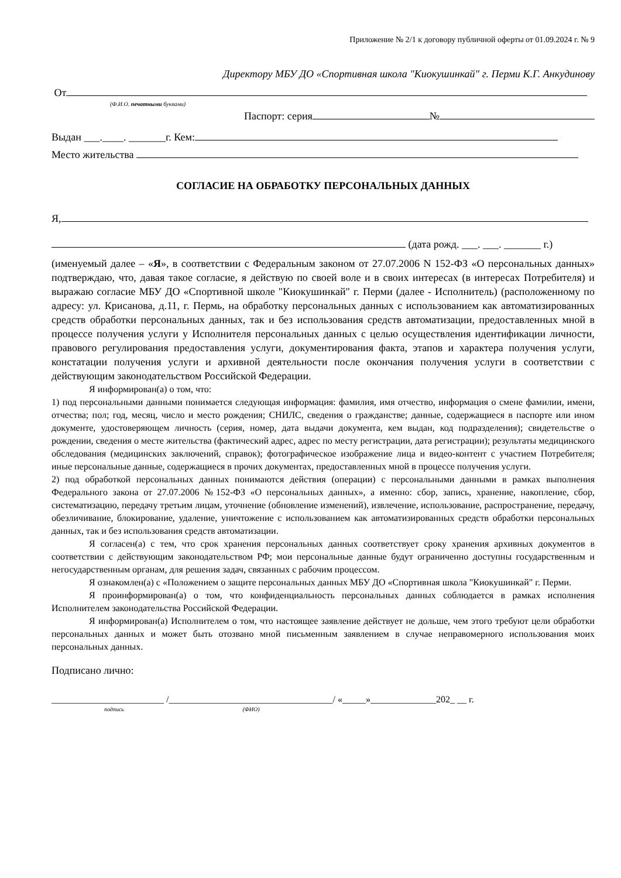Приложение № 2/1 к договору публичной оферты от 01.09.2024 г. № 9
Директору МБУ ДО «Спортивная школа "Киокушинкай" г. Перми К.Г. Анкудинову
От
(Ф.И.О. печатными буквами)
Паспорт: серия №
Выдан ___.____. _______г. Кем:
Место жительства
СОГЛАСИЕ НА ОБРАБОТКУ ПЕРСОНАЛЬНЫХ ДАННЫХ
Я,
(дата рожд. ___. ___. _______ г.)
(именуемый далее – «Я», в соответствии с Федеральным законом от 27.07.2006 N 152-ФЗ «О персональных данных» подтверждаю, что, давая такое согласие, я действую по своей воле и в своих интересах (в интересах Потребителя) и выражаю согласие МБУ ДО «Спортивной школе "Киокушинкай" г. Перми (далее - Исполнитель) (расположенному по адресу: ул. Крисанова, д.11, г. Пермь, на обработку персональных данных с использованием как автоматизированных средств обработки персональных данных, так и без использования средств автоматизации, предоставленных мной в процессе получения услуги у Исполнителя персональных данных с целью осуществления идентификации личности, правового регулирования предоставления услуги, документирования факта, этапов и характера получения услуги, констатации получения услуги и архивной деятельности после окончания получения услуги в соответствии с действующим законодательством Российской Федерации.
Я информирован(а) о том, что:
1) под персональными данными понимается следующая информация: фамилия, имя отчество, информация о смене фамилии, имени, отчества; пол; год, месяц, число и место рождения; СНИЛС, сведения о гражданстве; данные, содержащиеся в паспорте или ином документе, удостоверяющем личность (серия, номер, дата выдачи документа, кем выдан, код подразделения); свидетельстве о рождении, сведения о месте жительства (фактический адрес, адрес по месту регистрации, дата регистрации); результаты медицинского обследования (медицинских заключений, справок); фотографическое изображение лица и видео-контент с участием Потребителя; иные персональные данные, содержащиеся в прочих документах, предоставленных мной в процессе получения услуги.
2) под обработкой персональных данных понимаются действия (операции) с персональными данными в рамках выполнения Федерального закона от 27.07.2006 №152-ФЗ «О персональных данных», а именно: сбор, запись, хранение, накопление, сбор, систематизацию, передачу третьим лицам, уточнение (обновление изменений), извлечение, использование, распространение, передачу, обезличивание, блокирование, удаление, уничтожение с использованием как автоматизированных средств обработки персональных данных, так и без использования средств автоматизации.
Я согласен(а) с тем, что срок хранения персональных данных соответствует сроку хранения архивных документов в соответствии с действующим законодательством РФ; мои персональные данные будут ограниченно доступны государственным и негосударственным органам, для решения задач, связанных с рабочим процессом.
Я ознакомлен(а) с «Положением о защите персональных данных МБУ ДО «Спортивная школа "Киокушинкай" г. Перми.
Я проинформирован(а) о том, что конфиденциальность персональных данных соблюдается в рамках исполнения Исполнителем законодательства Российской Федерации.
Я информирован(а) Исполнителем о том, что настоящее заявление действует не дольше, чем этого требуют цели обработки персональных данных и может быть отозвано мной письменным заявлением в случае неправомерного использования моих персональных данных.
Подписано лично:
________________________ /___________________________________/ «_____»______________202_ __ г.
подпись (ФИО)